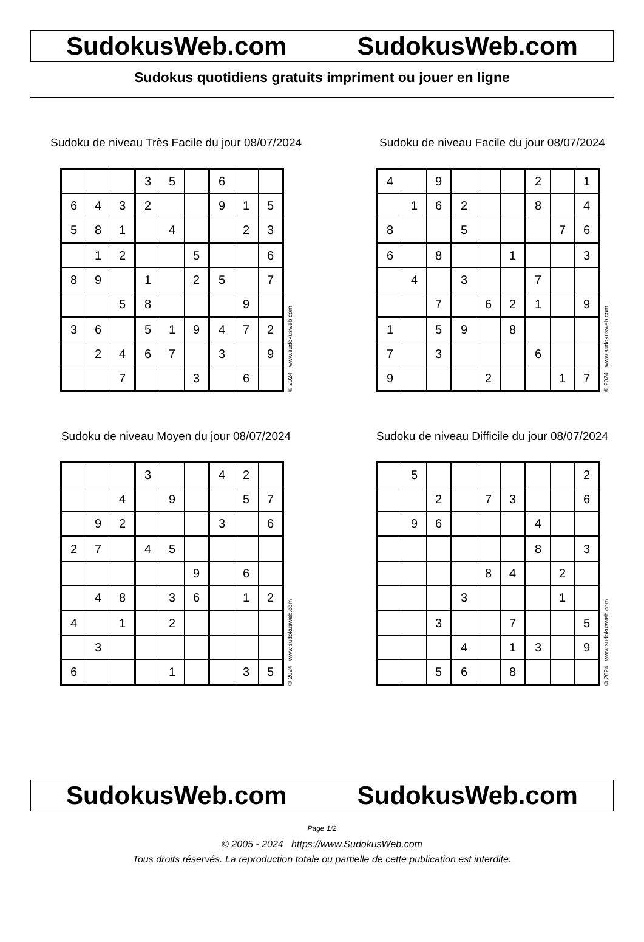SudokusWeb.com SudokusWeb.com
Sudokus quotidiens gratuits impriment ou jouer en ligne
Sudoku de niveau Très Facile du jour 08/07/2024
| | | | 3 | 5 | | 6 | | |
| 6 | 4 | 3 | 2 | | | 9 | 1 | 5 |
| 5 | 8 | 1 | | 4 | | | 2 | 3 |
| | 1 | 2 | | | 5 | | | 6 |
| 8 | 9 | | 1 | | 2 | 5 | | 7 |
| | | 5 | 8 | | | | 9 | |
| 3 | 6 | | 5 | 1 | 9 | 4 | 7 | 2 |
| | 2 | 4 | 6 | 7 | | 3 | | 9 |
| | | 7 | | | 3 | | 6 | |
© 2024 www.sudokusweb.com
Sudoku de niveau Facile du jour 08/07/2024
| 4 | | 9 | | | | 2 | | 1 |
| | 1 | 6 | 2 | | | 8 | | 4 |
| 8 | | | 5 | | | | 7 | 6 |
| 6 | | 8 | | | 1 | | | 3 |
| | 4 | | 3 | | | 7 | | |
| | | 7 | | 6 | 2 | 1 | | 9 |
| 1 | | 5 | 9 | | 8 | | | |
| 7 | | 3 | | | | 6 | | |
| 9 | | | | 2 | | | 1 | 7 |
© 2024 www.sudokusweb.com
Sudoku de niveau Moyen du jour 08/07/2024
| | | | 3 | | | 4 | 2 | |
| | | 4 | | 9 | | | 5 | 7 |
| | 9 | 2 | | | | 3 | | 6 |
| 2 | 7 | | 4 | 5 | | | | |
| | | | | | 9 | | 6 | |
| | 4 | 8 | | 3 | 6 | | 1 | 2 |
| 4 | | 1 | | 2 | | | | |
| | 3 | | | | | | | |
| 6 | | | | 1 | | | 3 | 5 |
© 2024 www.sudokusweb.com
Sudoku de niveau Difficile du jour 08/07/2024
| | 5 | | | | | | | 2 |
| | | 2 | | 7 | 3 | | | 6 |
| | 9 | 6 | | | | 4 | | |
| | | | | | | 8 | | 3 |
| | | | | 8 | 4 | | 2 | |
| | | | 3 | | | | 1 | |
| | | 3 | | | 7 | | | 5 |
| | | | 4 | | 1 | 3 | | 9 |
| | | 5 | 6 | | 8 | | | |
© 2024 www.sudokusweb.com
SudokusWeb.com SudokusWeb.com
Page 1/2
© 2005 - 2024 https://www.SudokusWeb.com
Tous droits réservés. La reproduction totale ou partielle de cette publication est interdite.